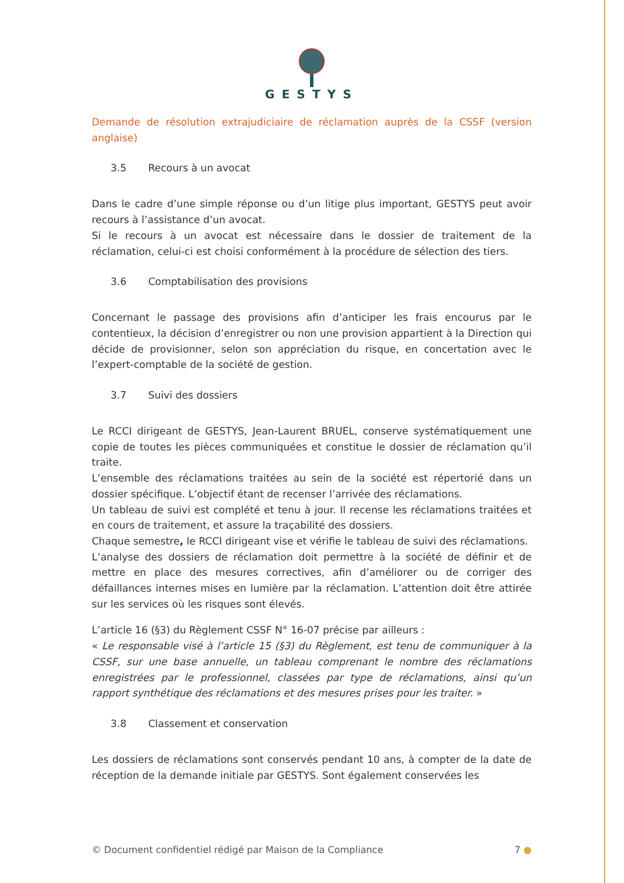GESTYS
Demande de résolution extrajudiciaire de réclamation auprès de la CSSF (version anglaise)
3.5 Recours à un avocat
Dans le cadre d’une simple réponse ou d’un litige plus important, GESTYS peut avoir recours à l’assistance d’un avocat.
Si le recours à un avocat est nécessaire dans le dossier de traitement de la réclamation, celui-ci est choisi conformément à la procédure de sélection des tiers.
3.6 Comptabilisation des provisions
Concernant le passage des provisions afin d’anticiper les frais encourus par le contentieux, la décision d’enregistrer ou non une provision appartient à la Direction qui décide de provisionner, selon son appréciation du risque, en concertation avec le l’expert-comptable de la société de gestion.
3.7 Suivi des dossiers
Le RCCI dirigeant de GESTYS, Jean-Laurent BRUEL, conserve systématiquement une copie de toutes les pièces communiquées et constitue le dossier de réclamation qu’il traite.
L’ensemble des réclamations traitées au sein de la société est répertorié dans un dossier spécifique. L’objectif étant de recenser l’arrivée des réclamations.
Un tableau de suivi est complété et tenu à jour. Il recense les réclamations traitées et en cours de traitement, et assure la traçabilité des dossiers.
Chaque semestre, le RCCI dirigeant vise et vérifie le tableau de suivi des réclamations.
L’analyse des dossiers de réclamation doit permettre à la société de définir et de mettre en place des mesures correctives, afin d’améliorer ou de corriger des défaillances internes mises en lumière par la réclamation. L’attention doit être attirée sur les services où les risques sont élevés.
L’article 16 (§3) du Règlement CSSF N° 16-07 précise par ailleurs :
« Le responsable visé à l’article 15 (§3) du Règlement, est tenu de communiquer à la CSSF, sur une base annuelle, un tableau comprenant le nombre des réclamations enregistrées par le professionnel, classées par type de réclamations, ainsi qu’un rapport synthétique des réclamations et des mesures prises pour les traiter. »
3.8 Classement et conservation
Les dossiers de réclamations sont conservés pendant 10 ans, à compter de la date de réception de la demande initiale par GESTYS. Sont également conservées les
© Document confidentiel rédigé par Maison de la Compliance 7 ●